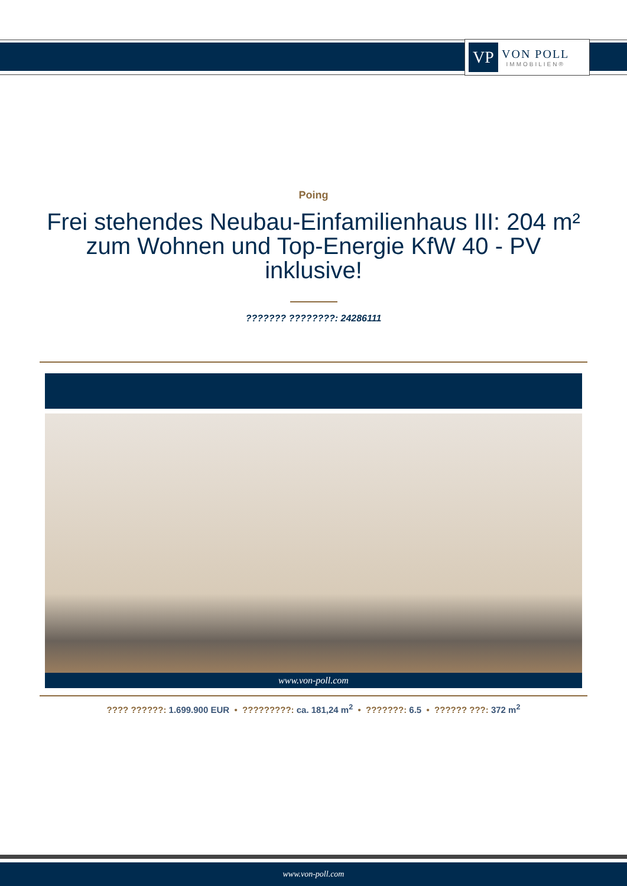VP
VON POLL
IMMOBILIEN®
Poing
Frei stehendes Neubau-Einfamilienhaus III: 204 m² zum Wohnen und Top-Energie KfW 40 - PV inklusive!
??????? ????????: 24286111
www.von-poll.com
???? ??????: 1.699.900 EUR • ?????????: ca. 181,24 m<sup>2</sup> • ???????: 6.5 • ?????? ???: 372 m<sup>2</sup>
www.von-poll.com